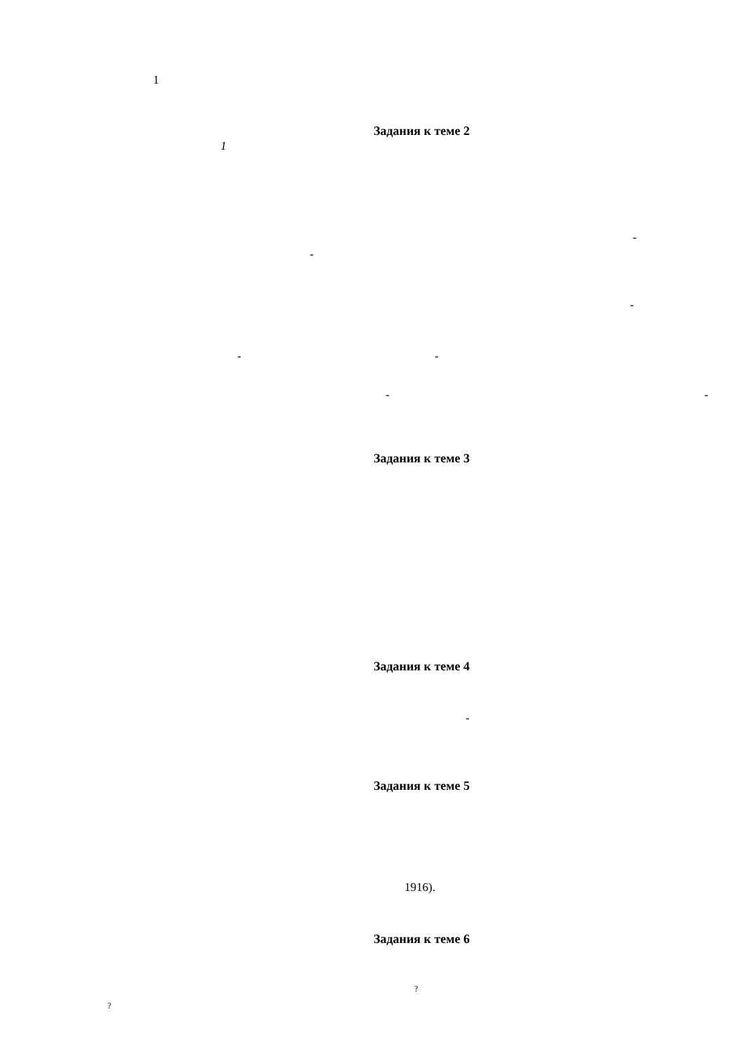1
Задания к теме 2
1
-
-
-
- -
- -
Задания к теме 3
Задания к теме 4
-
Задания к теме 5
1916).
Задания к теме 6
?
?